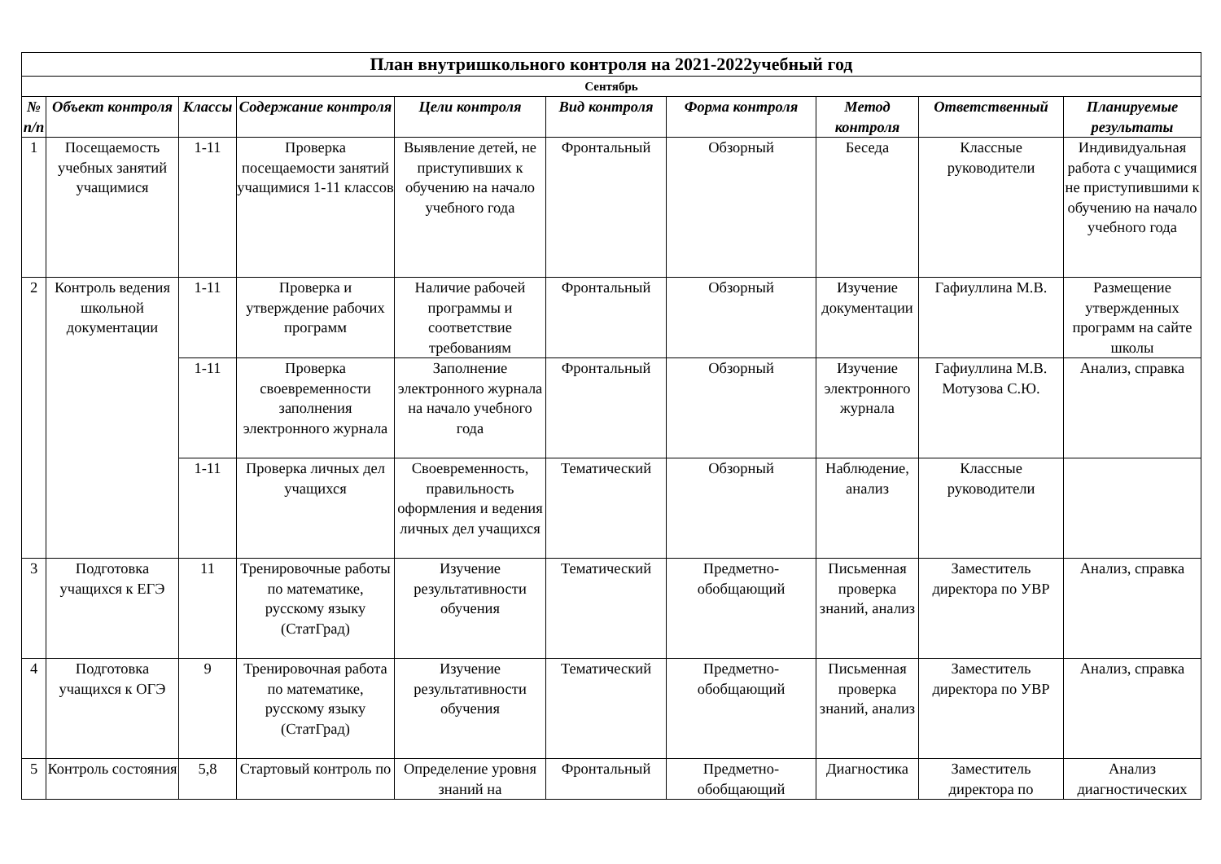| План внутришкольного контроля на 2021-2022учебный год | | | | | | | | | |
| Сентябрь | | | | | | | | | |
| № п/п | Объект контроля | Классы | Содержание контроля | Цели контроля | Вид контроля | Форма контроля | Метод контроля | Ответственный | Планируемые результаты |
| 1 | Посещаемость учебных занятий учащимися | 1-11 | Проверка посещаемости занятий учащимися 1-11 классов | Выявление детей, не приступивших к обучению на начало учебного года | Фронтальный | Обзорный | Беседа | Классные руководители | Индивидуальная работа с учащимися не приступившими к обучению на начало учебного года |
| 2 | Контроль ведения школьной документации | 1-11 | Проверка и утверждение рабочих программ | Наличие рабочей программы и соответствие требованиям | Фронтальный | Обзорный | Изучение документации | Гафиуллина М.В. | Размещение утвержденных программ на сайте школы |
| | | 1-11 | Проверка своевременности заполнения электронного журнала | Заполнение электронного журнала на начало учебного года | Фронтальный | Обзорный | Изучение электронного журнала | Гафиуллина М.В. Мотузова С.Ю. | Анализ, справка |
| | | 1-11 | Проверка личных дел учащихся | Своевременность, правильность оформления и ведения личных дел учащихся | Тематический | Обзорный | Наблюдение, анализ | Классные руководители | |
| 3 | Подготовка учащихся к ЕГЭ | 11 | Тренировочные работы по математике, русскому языку (СтатГрад) | Изучение результативности обучения | Тематический | Предметно-обобщающий | Письменная проверка знаний, анализ | Заместитель директора по УВР | Анализ, справка |
| 4 | Подготовка учащихся к ОГЭ | 9 | Тренировочная работа по математике, русскому языку (СтатГрад) | Изучение результативности обучения | Тематический | Предметно-обобщающий | Письменная проверка знаний, анализ | Заместитель директора по УВР | Анализ, справка |
| 5 | Контроль состояния | 5,8 | Стартовый контроль по | Определение уровня знаний на | Фронтальный | Предметно-обобщающий | Диагностика | Заместитель директора по | Анализ диагностических |